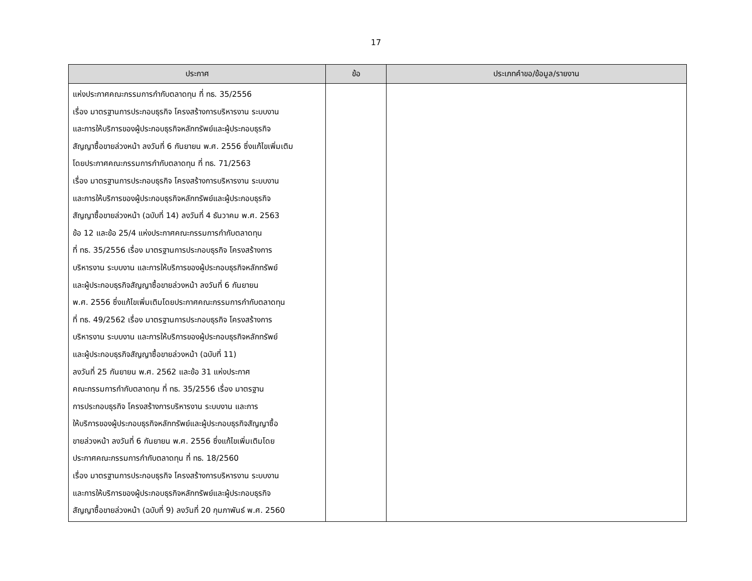17
| ประกาศ | ข้อ | ประเภทคำขอ/ข้อมูล/รายงาน |
| --- | --- | --- |
| แห่งประกาศคณะกรรมการกำกับตลาดทุน ที่ ทธ. 35/2556 เรื่อง มาตรฐานการประกอบธุรกิจ โครงสร้างการบริหารงาน ระบบงาน และการให้บริการของผู้ประกอบธุรกิจหลักทรัพย์และผู้ประกอบธุรกิจ สัญญาซื้อขายล่วงหน้า ลงวันที่ 6 กันยายน พ.ศ. 2556 ซึ่งแก้ไขเพิ่มเติม โดยประกาศคณะกรรมการกำกับตลาดทุน ที่ ทธ. 71/2563 เรื่อง มาตรฐานการประกอบธุรกิจ โครงสร้างการบริหารงาน ระบบงาน และการให้บริการของผู้ประกอบธุรกิจหลักทรัพย์และผู้ประกอบธุรกิจ สัญญาซื้อขายล่วงหน้า (ฉบับที่ 14) ลงวันที่ 4 ธันวาคม พ.ศ. 2563 ข้อ 12 และข้อ 25/4 แห่งประกาศคณะกรรมการกำกับตลาดทุน ที่ ทธ. 35/2556 เรื่อง มาตรฐานการประกอบธุรกิจ โครงสร้างการ บริหารงาน ระบบงาน และการให้บริการของผู้ประกอบธุรกิจหลักทรัพย์ และผู้ประกอบธุรกิจสัญญาซื้อขายล่วงหน้า ลงวันที่ 6 กันยายน พ.ศ. 2556 ซึ่งแก้ไขเพิ่มเติมโดยประกาศคณะกรรมการกำกับตลาดทุน ที่ ทธ. 49/2562 เรื่อง มาตรฐานการประกอบธุรกิจ โครงสร้างการ บริหารงาน ระบบงาน และการให้บริการของผู้ประกอบธุรกิจหลักทรัพย์ และผู้ประกอบธุรกิจสัญญาซื้อขายล่วงหน้า (ฉบับที่ 11) ลงวันที่ 25 กันยายน พ.ศ. 2562 และข้อ 31 แห่งประกาศ คณะกรรมการกำกับตลาดทุน ที่ ทธ. 35/2556 เรื่อง มาตรฐาน การประกอบธุรกิจ โครงสร้างการบริหารงาน ระบบงาน และการ ให้บริการของผู้ประกอบธุรกิจหลักทรัพย์และผู้ประกอบธุรกิจสัญญาซื้อ ขายล่วงหน้า ลงวันที่ 6 กันยายน พ.ศ. 2556 ซึ่งแก้ไขเพิ่มเติมโดย ประกาศคณะกรรมการกำกับตลาดทุน ที่ ทธ. 18/2560 เรื่อง มาตรฐานการประกอบธุรกิจ โครงสร้างการบริหารงาน ระบบงาน และการให้บริการของผู้ประกอบธุรกิจหลักทรัพย์และผู้ประกอบธุรกิจ สัญญาซื้อขายล่วงหน้า (ฉบับที่ 9) ลงวันที่ 20 กุมภาพันธ์ พ.ศ. 2560 | | |